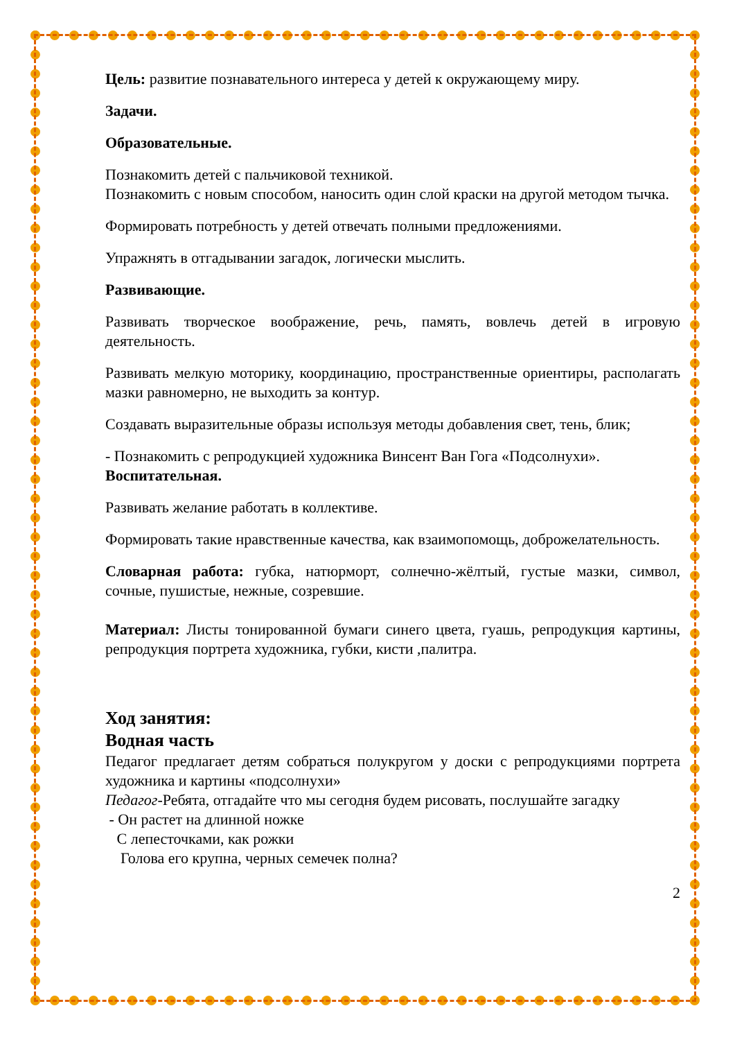Цель: развитие познавательного интереса у детей к окружающему миру.
Задачи.
Образовательные.
Познакомить детей с пальчиковой техникой.
Познакомить с новым способом, наносить один слой краски на другой методом тычка.
Формировать потребность у детей отвечать полными предложениями.
Упражнять в отгадывании загадок, логически мыслить.
Развивающие.
Развивать творческое воображение, речь, память, вовлечь детей в игровую деятельность.
Развивать мелкую моторику, координацию, пространственные ориентиры, располагать мазки равномерно, не выходить за контур.
Создавать выразительные образы используя методы добавления свет, тень, блик;
- Познакомить с репродукцией художника Винсент Ван Гога «Подсолнухи».
Воспитательная.
Развивать желание работать в коллективе.
Формировать такие нравственные качества, как взаимопомощь, доброжелательность.
Словарная работа: губка, натюрморт, солнечно-жёлтый, густые мазки, символ, сочные, пушистые, нежные, созревшие.
Материал: Листы тонированной бумаги синего цвета, гуашь, репродукция картины, репродукция портрета художника, губки, кисти ,палитра.
Ход занятия:
Водная часть
Педагог предлагает детям собраться полукругом у доски с репродукциями портрета художника и картины «подсолнухи»
Педагог-Ребята, отгадайте что мы сегодня будем рисовать, послушайте загадку
- Он растет на длинной ножке
С лепесточками, как рожки
Голова его крупна, черных семечек полна?
2